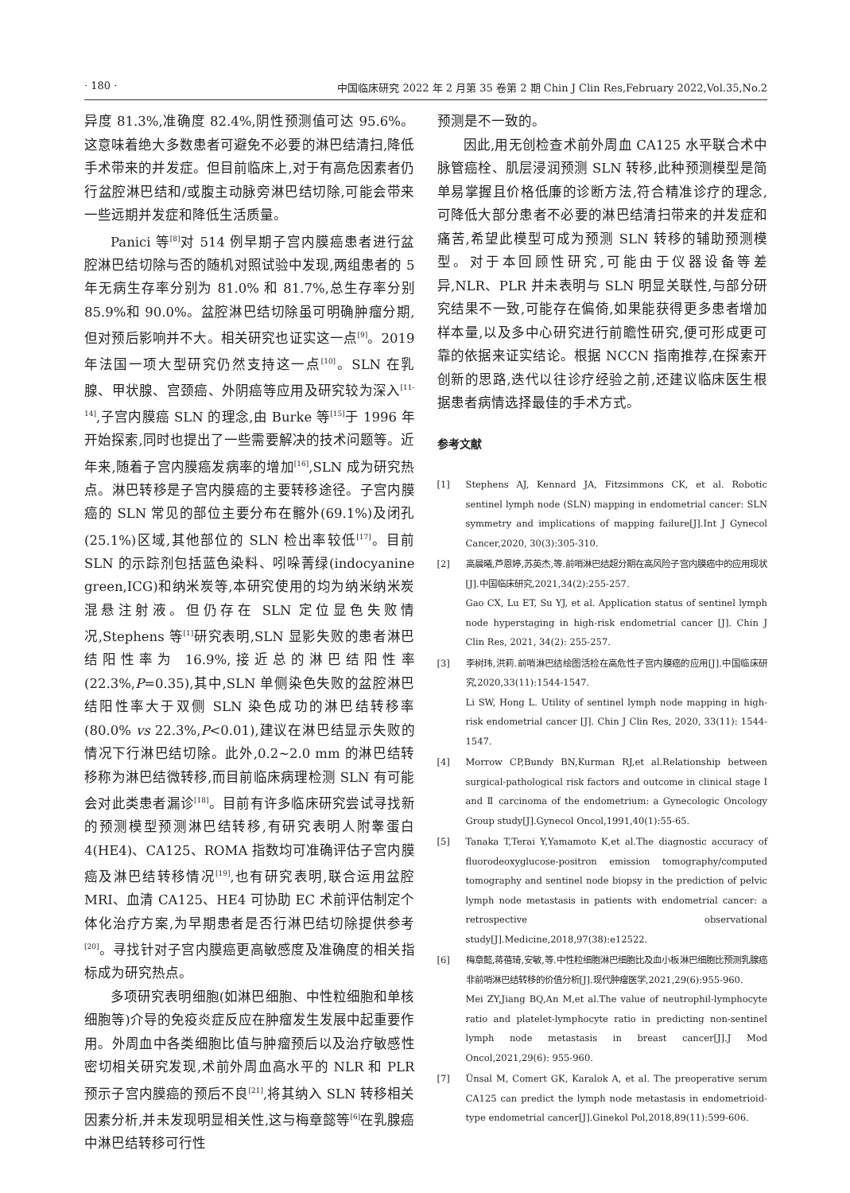· 180 · 中国临床研究 2022 年 2 月第 35 卷第 2 期 Chin J Clin Res,February 2022,Vol.35,No.2
异度 81.3%,准确度 82.4%,阴性预测值可达 95.6%。这意味着绝大多数患者可避免不必要的淋巴结清扫,降低手术带来的并发症。但目前临床上,对于有高危因素者仍行盆腔淋巴结和/或腹主动脉旁淋巴结切除,可能会带来一些远期并发症和降低生活质量。
Panici 等<sup>[8]</sup>对 514 例早期子宫内膜癌患者进行盆腔淋巴结切除与否的随机对照试验中发现,两组患者的 5 年无病生存率分别为 81.0% 和 81.7%,总生存率分别 85.9%和 90.0%。盆腔淋巴结切除虽可明确肿瘤分期,但对预后影响并不大。相关研究也证实这一点<sup>[9]</sup>。2019 年法国一项大型研究仍然支持这一点<sup>[10]</sup>。SLN 在乳腺、甲状腺、宫颈癌、外阴癌等应用及研究较为深入<sup>[11-14]</sup>,子宫内膜癌 SLN 的理念,由 Burke 等<sup>[15]</sup>于 1996 年开始探索,同时也提出了一些需要解决的技术问题等。近年来,随着子宫内膜癌发病率的增加<sup>[16]</sup>,SLN 成为研究热点。淋巴转移是子宫内膜癌的主要转移途径。子宫内膜癌的 SLN 常见的部位主要分布在髂外(69.1%)及闭孔(25.1%)区域,其他部位的 SLN 检出率较低<sup>[17]</sup>。目前 SLN 的示踪剂包括蓝色染料、吲哚菁绿(indocyanine green,ICG)和纳米炭等,本研究使用的均为纳米纳米炭混悬注射液。但仍存在 SLN 定位显色失败情况,Stephens 等<sup>[1]</sup>研究表明,SLN 显影失败的患者淋巴结阳性率为 16.9%,接近总的淋巴结阳性率(22.3%,P=0.35),其中,SLN 单侧染色失败的盆腔淋巴结阳性率大于双侧 SLN 染色成功的淋巴结转移率(80.0% vs 22.3%,P<0.01),建议在淋巴结显示失败的情况下行淋巴结切除。此外,0.2~2.0 mm 的淋巴结转移称为淋巴结微转移,而目前临床病理检测 SLN 有可能会对此类患者漏诊<sup>[18]</sup>。目前有许多临床研究尝试寻找新的预测模型预测淋巴结转移,有研究表明人附睾蛋白 4(HE4)、CA125、ROMA 指数均可准确评估子宫内膜癌及淋巴结转移情况<sup>[19]</sup>,也有研究表明,联合运用盆腔 MRI、血清 CA125、HE4 可协助 EC 术前评估制定个体化治疗方案,为早期患者是否行淋巴结切除提供参考<sup>[20]</sup>。寻找针对子宫内膜癌更高敏感度及准确度的相关指标成为研究热点。
多项研究表明细胞(如淋巴细胞、中性粒细胞和单核细胞等)介导的免疫炎症反应在肿瘤发生发展中起重要作用。外周血中各类细胞比值与肿瘤预后以及治疗敏感性密切相关研究发现,术前外周血高水平的 NLR 和 PLR 预示子宫内膜癌的预后不良<sup>[21]</sup>,将其纳入 SLN 转移相关因素分析,并未发现明显相关性,这与梅章懿等<sup>[6]</sup>在乳腺癌中淋巴结转移可行性
预测是不一致的。
因此,用无创检查术前外周血 CA125 水平联合术中脉管癌栓、肌层浸润预测 SLN 转移,此种预测模型是简单易掌握且价格低廉的诊断方法,符合精准诊疗的理念,可降低大部分患者不必要的淋巴结清扫带来的并发症和痛苦,希望此模型可成为预测 SLN 转移的辅助预测模型。对于本回顾性研究,可能由于仪器设备等差异,NLR、PLR 并未表明与 SLN 明显关联性,与部分研究结果不一致,可能存在偏倚,如果能获得更多患者增加样本量,以及多中心研究进行前瞻性研究,便可形成更可靠的依据来证实结论。根据 NCCN 指南推荐,在探索开创新的思路,迭代以往诊疗经验之前,还建议临床医生根据患者病情选择最佳的手术方式。
参考文献
[1] Stephens AJ, Kennard JA, Fitzsimmons CK, et al. Robotic sentinel lymph node (SLN) mapping in endometrial cancer: SLN symmetry and implications of mapping failure[J].Int J Gynecol Cancer,2020, 30(3):305-310.
[2] 高晨曦,芦恩婷,苏英杰,等.前哨淋巴结超分期在高风险子宫内膜癌中的应用现状[J].中国临床研究,2021,34(2):255-257.
Gao CX, Lu ET, Su YJ, et al. Application status of sentinel lymph node hyperstaging in high-risk endometrial cancer [J]. Chin J Clin Res, 2021, 34(2): 255-257.
[3] 李树玮,洪莉.前哨淋巴结绘图活检在高危性子宫内膜癌的应用[J].中国临床研究,2020,33(11):1544-1547.
Li SW, Hong L. Utility of sentinel lymph node mapping in high-risk endometrial cancer [J]. Chin J Clin Res, 2020, 33(11): 1544-1547.
[4] Morrow CP,Bundy BN,Kurman RJ,et al.Relationship between surgical-pathological risk factors and outcome in clinical stage Ⅰ and Ⅱ carcinoma of the endometrium: a Gynecologic Oncology Group study[J].Gynecol Oncol,1991,40(1):55-65.
[5] Tanaka T,Terai Y,Yamamoto K,et al.The diagnostic accuracy of fluorodeoxyglucose-positron emission tomography/computed tomography and sentinel node biopsy in the prediction of pelvic lymph node metastasis in patients with endometrial cancer: a retrospective observational study[J].Medicine,2018,97(38):e12522.
[6] 梅章懿,蒋蓓琦,安敏,等.中性粒细胞淋巴细胞比及血小板淋巴细胞比预测乳腺癌非前哨淋巴结转移的价值分析[J].现代肿瘤医学,2021,29(6):955-960.
Mei ZY,Jiang BQ,An M,et al.The value of neutrophil-lymphocyte ratio and platelet-lymphocyte ratio in predicting non-sentinel lymph node metastasis in breast cancer[J].J Mod Oncol,2021,29(6): 955-960.
[7] Ünsal M, Comert GK, Karalok A, et al. The preoperative serum CA125 can predict the lymph node metastasis in endometrioid-type endometrial cancer[J].Ginekol Pol,2018,89(11):599-606.